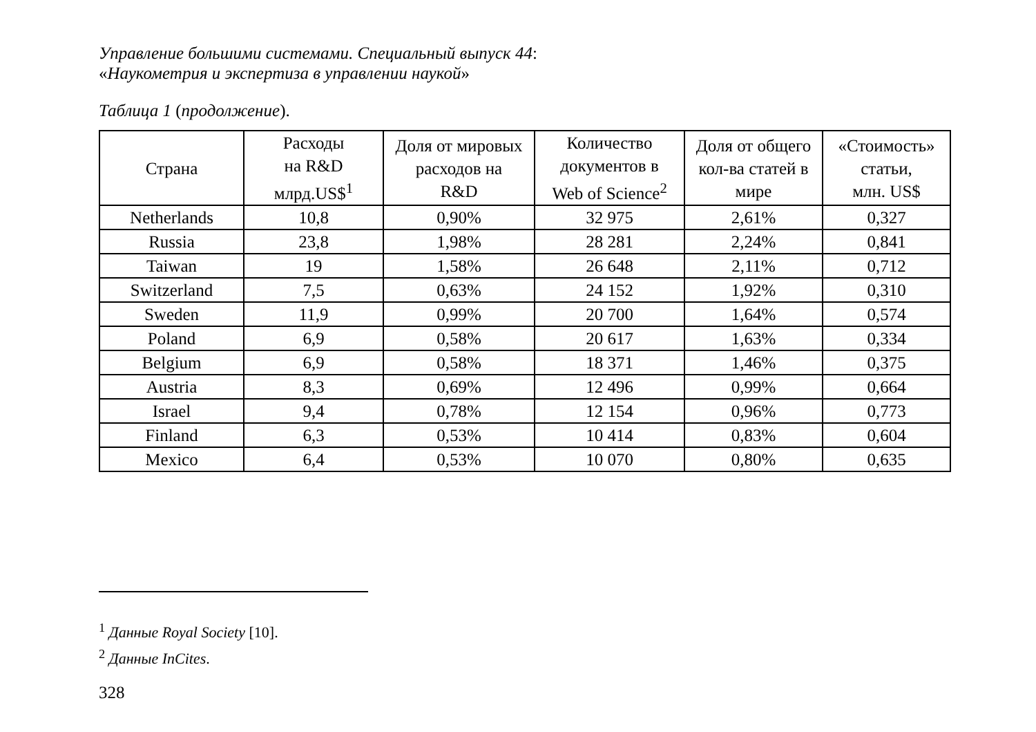Управление большими системами. Специальный выпуск 44:
«Наукометрия и экспертиза в управлении наукой»
Таблица 1 (продолжение).
| Страна | Расходы на R&D млрд.US$<sup>1</sup> | Доля от мировых расходов на R&D | Количество документов в Web of Science<sup>2</sup> | Доля от общего кол-ва статей в мире | «Стоимость» статьи, млн. US$ |
| --- | --- | --- | --- | --- | --- |
| Netherlands | 10,8 | 0,90% | 32 975 | 2,61% | 0,327 |
| Russia | 23,8 | 1,98% | 28 281 | 2,24% | 0,841 |
| Taiwan | 19 | 1,58% | 26 648 | 2,11% | 0,712 |
| Switzerland | 7,5 | 0,63% | 24 152 | 1,92% | 0,310 |
| Sweden | 11,9 | 0,99% | 20 700 | 1,64% | 0,574 |
| Poland | 6,9 | 0,58% | 20 617 | 1,63% | 0,334 |
| Belgium | 6,9 | 0,58% | 18 371 | 1,46% | 0,375 |
| Austria | 8,3 | 0,69% | 12 496 | 0,99% | 0,664 |
| Israel | 9,4 | 0,78% | 12 154 | 0,96% | 0,773 |
| Finland | 6,3 | 0,53% | 10 414 | 0,83% | 0,604 |
| Mexico | 6,4 | 0,53% | 10 070 | 0,80% | 0,635 |
<sup>1</sup> Данные Royal Society [10].
<sup>2</sup> Данные InCites.
328